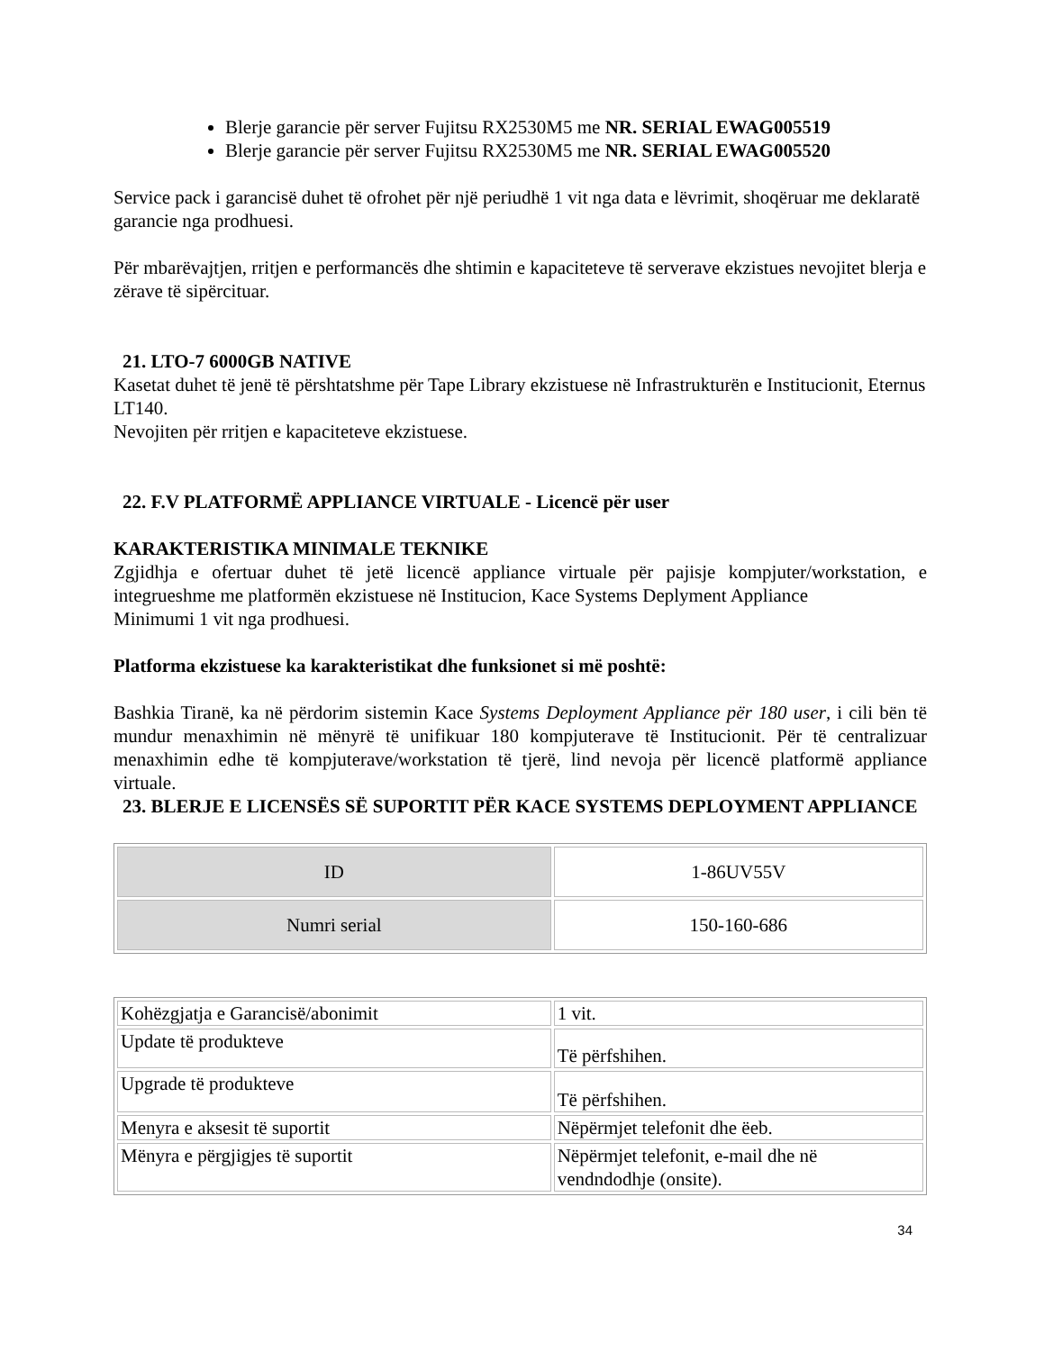Blerje garancie për server Fujitsu RX2530M5 me NR. SERIAL EWAG005519
Blerje garancie për server Fujitsu RX2530M5 me NR. SERIAL EWAG005520
Service pack i garancisë duhet të ofrohet për një periudhë 1 vit nga data e lëvrimit, shoqëruar me deklaratë garancie nga prodhuesi.
Për mbarëvajtjen, rritjen e performancës dhe shtimin e kapaciteteve të serverave ekzistues nevojitet blerja e zërave të sipërcituar.
21. LTO-7 6000GB NATIVE
Kasetat duhet të jenë të përshtatshme për Tape Library ekzistuese në Infrastrukturën e Institucionit, Eternus LT140.
Nevojiten për rritjen e kapaciteteve ekzistuese.
22. F.V PLATFORMË APPLIANCE VIRTUALE - Licencë për user
KARAKTERISTIKA MINIMALE TEKNIKE
Zgjidhja e ofertuar duhet të jetë licencë appliance virtuale për pajisje kompjuter/workstation, e integrueshme me platformën ekzistuese në Institucion, Kace Systems Deplyment Appliance
Minimumi 1 vit nga prodhuesi.
Platforma ekzistuese ka karakteristikat dhe funksionet si më poshtë:
Bashkia Tiranë, ka në përdorim sistemin Kace Systems Deployment Appliance për 180 user, i cili bën të mundur menaxhimin në mënyrë të unifikuar 180 kompjuterave të Institucionit. Për të centralizuar menaxhimin edhe të kompjuterave/workstation të tjerë, lind nevoja për licencë platformë appliance virtuale.
23. BLERJE E LICENSËS SË SUPORTIT PËR KACE SYSTEMS DEPLOYMENT APPLIANCE
| ID | 1-86UV55V |
| Numri serial | 150-160-686 |
| Kohëzgjatja e Garancisë/abonimit | 1 vit. |
| Update të produkteve | Të përfshihen. |
| Upgrade të produkteve | Të përfshihen. |
| Menyra e aksesit të suportit | Nëpërmjet telefonit dhe ëeb. |
| Mënyra e përgjigjes të suportit | Nëpërmjet telefonit, e-mail dhe në vendndodhje (onsite). |
34